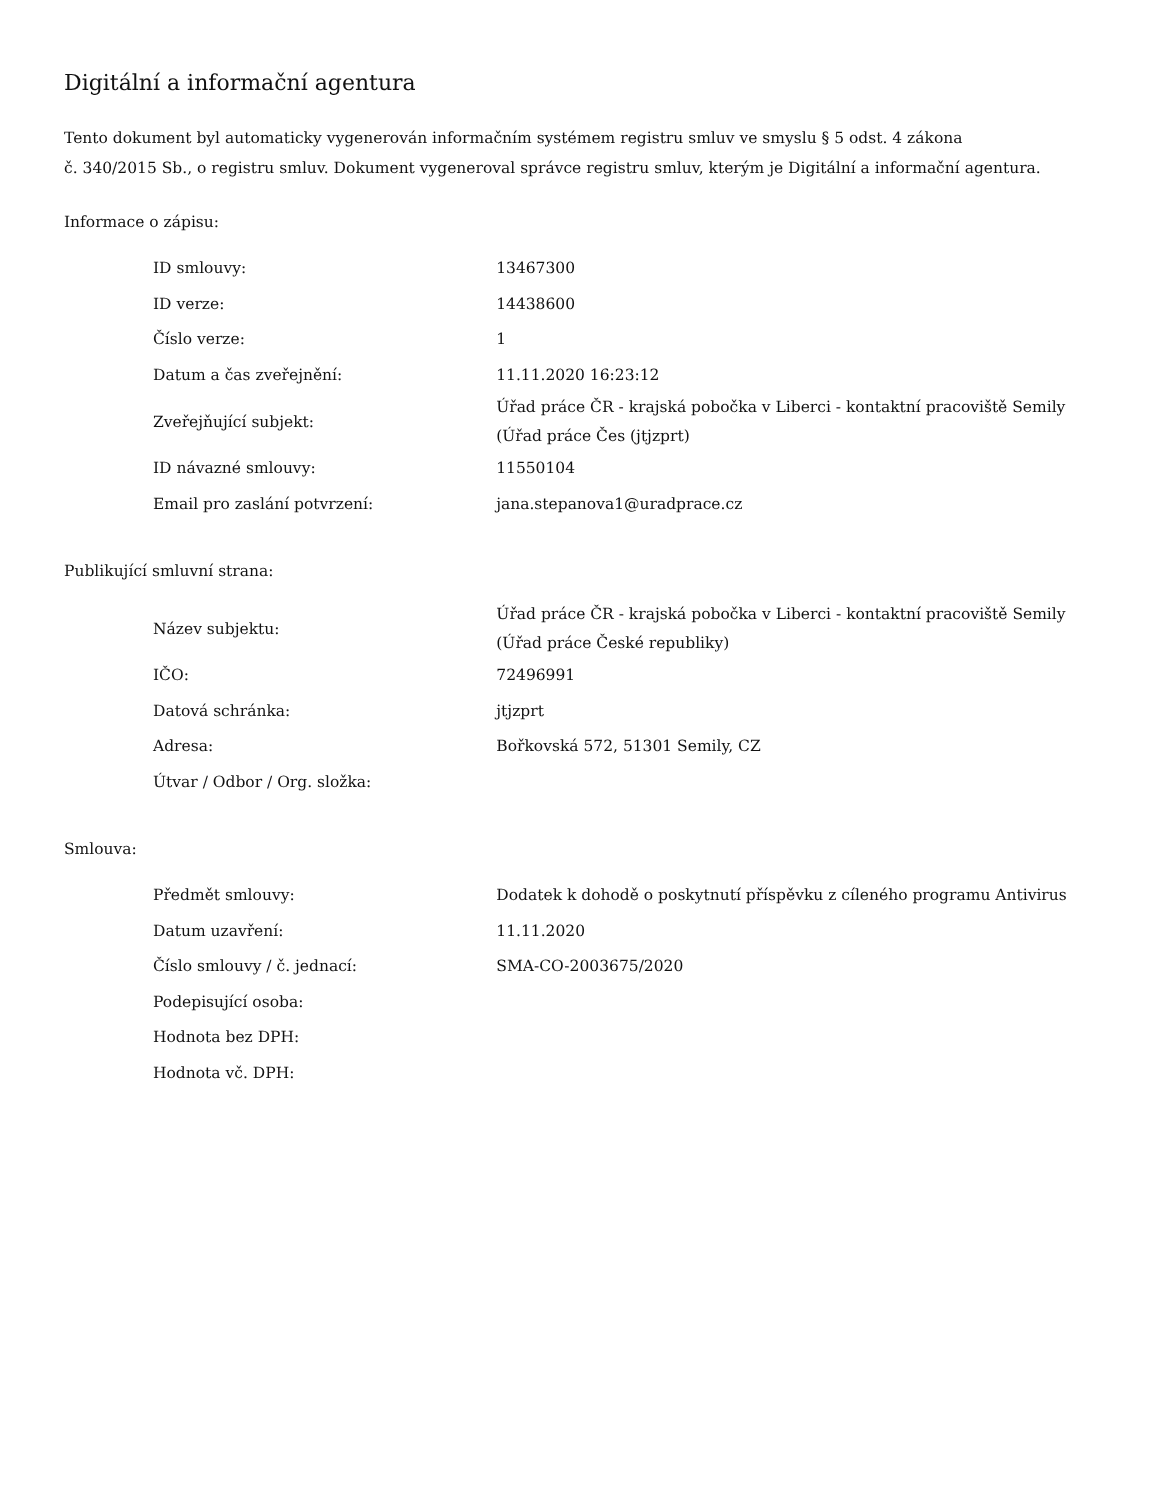Digitální a informační agentura
Tento dokument byl automaticky vygenerován informačním systémem registru smluv ve smyslu § 5 odst. 4 zákona
č. 340/2015 Sb., o registru smluv. Dokument vygeneroval správce registru smluv, kterým je Digitální a informační agentura.
Informace o zápisu:
| ID smlouvy: | 13467300 |
| ID verze: | 14438600 |
| Číslo verze: | 1 |
| Datum a čas zveřejnění: | 11.11.2020 16:23:12 |
| Zveřejňující subjekt: | Úřad práce ČR - krajská pobočka v Liberci - kontaktní pracoviště Semily (Úřad práce Čes (jtjzprt) |
| ID návazné smlouvy: | 11550104 |
| Email pro zaslání potvrzení: | jana.stepanova1@uradprace.cz |
Publikující smluvní strana:
| Název subjektu: | Úřad práce ČR - krajská pobočka v Liberci - kontaktní pracoviště Semily (Úřad práce České republiky) |
| IČO: | 72496991 |
| Datová schránka: | jtjzprt |
| Adresa: | Bořkovská 572, 51301 Semily, CZ |
| Útvar / Odbor / Org. složka: | |
Smlouva:
| Předmět smlouvy: | Dodatek k dohodě o poskytnutí příspěvku z cíleného programu Antivirus |
| Datum uzavření: | 11.11.2020 |
| Číslo smlouvy / č. jednací: | SMA-CO-2003675/2020 |
| Podepisující osoba: | |
| Hodnota bez DPH: | |
| Hodnota vč. DPH: | |